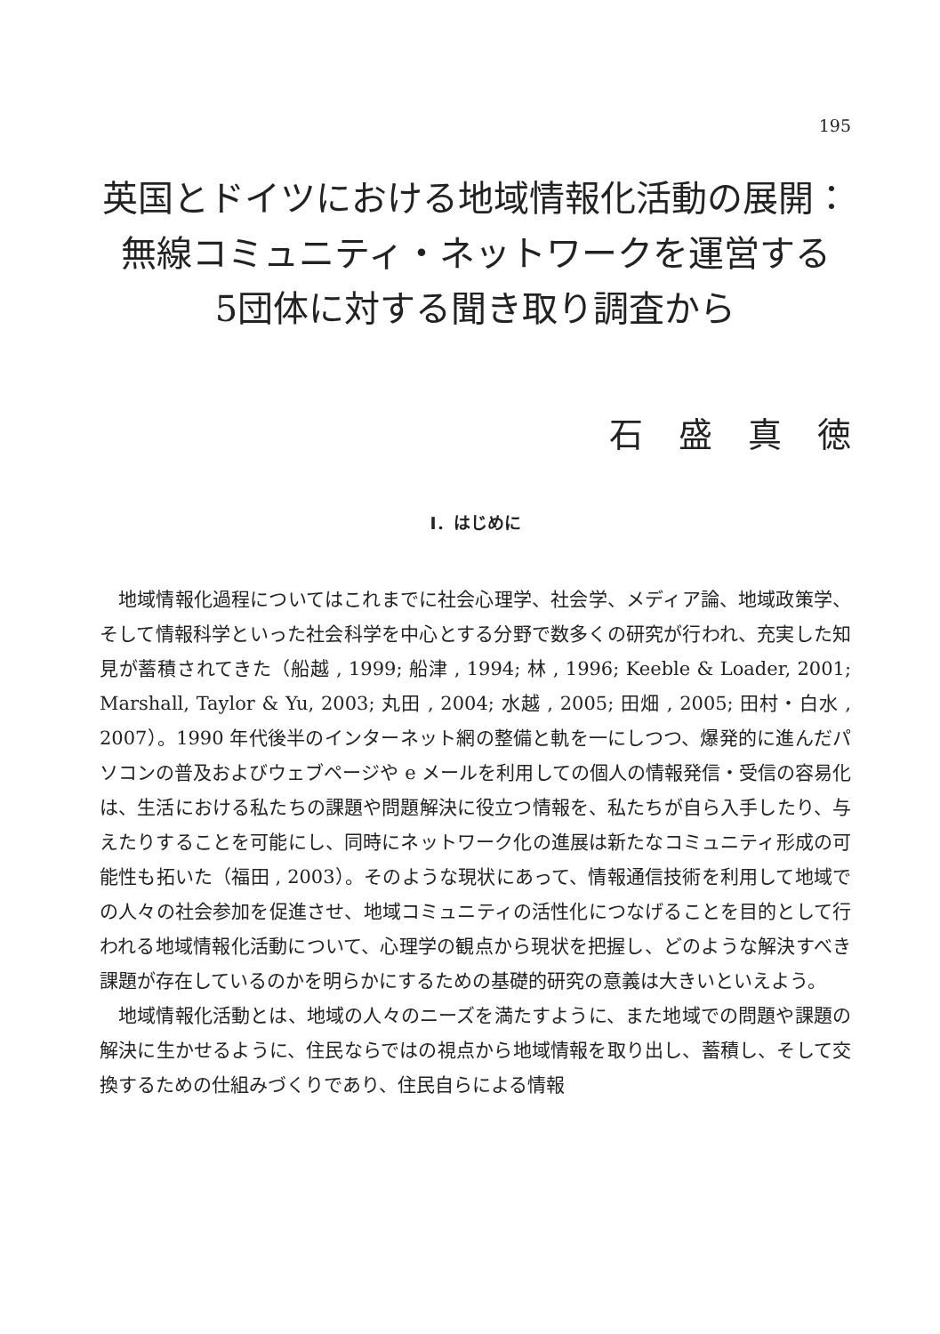195
英国とドイツにおける地域情報化活動の展開：
無線コミュニティ・ネットワークを運営する
5団体に対する聞き取り調査から
石盛真徳
I．はじめに
地域情報化過程についてはこれまでに社会心理学、社会学、メディア論、地域政策学、そして情報科学といった社会科学を中心とする分野で数多くの研究が行われ、充実した知見が蓄積されてきた（船越 , 1999; 船津 , 1994; 林 , 1996; Keeble & Loader, 2001; Marshall, Taylor & Yu, 2003; 丸田 , 2004; 水越 , 2005; 田畑 , 2005; 田村・白水 , 2007）。1990 年代後半のインターネット網の整備と軌を一にしつつ、爆発的に進んだパソコンの普及およびウェブページや e メールを利用しての個人の情報発信・受信の容易化は、生活における私たちの課題や問題解決に役立つ情報を、私たちが自ら入手したり、与えたりすることを可能にし、同時にネットワーク化の進展は新たなコミュニティ形成の可能性も拓いた（福田 , 2003）。そのような現状にあって、情報通信技術を利用して地域での人々の社会参加を促進させ、地域コミュニティの活性化につなげることを目的として行われる地域情報化活動について、心理学の観点から現状を把握し、どのような解決すべき課題が存在しているのかを明らかにするための基礎的研究の意義は大きいといえよう。
地域情報化活動とは、地域の人々のニーズを満たすように、また地域での問題や課題の解決に生かせるように、住民ならではの視点から地域情報を取り出し、蓄積し、そして交換するための仕組みづくりであり、住民自らによる情報